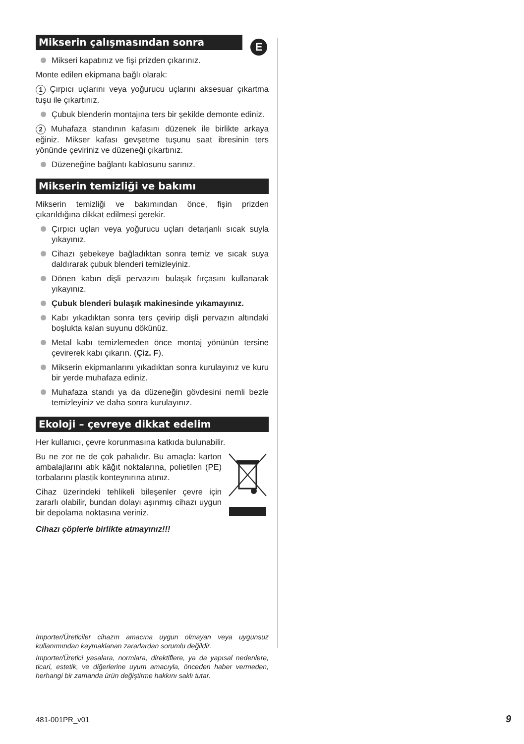E
Mikserin çalışmasından sonra
Mikseri kapatınız ve fişi prizden çıkarınız.
Monte edilen ekipmana bağlı olarak:
1 Çırpıcı uçlarını veya yoğurucu uçlarını aksesuar çıkartma tuşu ile çıkartınız.
Çubuk blenderin montajına ters bir şekilde demonte ediniz.
2 Muhafaza standının kafasını düzenek ile birlikte arkaya eğiniz. Mikser kafası gevşetme tuşunu saat ibresinin ters yönünde çeviriniz ve düzeneği çıkartınız.
Düzeneğine bağlantı kablosunu sarınız.
Mikserin temizliği ve bakımı
Mikserin temizliği ve bakımından önce, fişin prizden çıkarıldığına dikkat edilmesi gerekir.
Çırpıcı uçları veya yoğurucu uçları detarjanlı sıcak suyla yıkayınız.
Cihazı şebekeye bağladıktan sonra temiz ve sıcak suya daldırarak çubuk blenderi temizleyiniz.
Dönen kabın dişli pervazını bulaşık fırçasını kullanarak yıkayınız.
Çubuk blenderi bulaşık makinesinde yıkamayınız.
Kabı yıkadıktan sonra ters çevirip dişli pervazın altındaki boşlukta kalan suyunu dökünüz.
Metal kabı temizlemeden önce montaj yönünün tersine çevirerek kabı çıkarın. (Çiz. F).
Mikserin ekipmanlarını yıkadıktan sonra kurulayınız ve kuru bir yerde muhafaza ediniz.
Muhafaza standı ya da düzeneğin gövdesini nemli bezle temizleyiniz ve daha sonra kurulayınız.
Ekoloji – çevreye dikkat edelim
Her kullanıcı, çevre korunmasına katkıda bulunabilir.
Bu ne zor ne de çok pahalıdır. Bu amaçla: karton ambalajlarını atık kâğıt noktalarına, polietilen (PE) torbalarını plastik konteynırına atınız.
Cihaz üzerindeki tehlikeli bileşenler çevre için zararlı olabilir, bundan dolayı aşınmış cihazı uygun bir depolama noktasına veriniz.
Cihazı çöplerle birlikte atmayınız!!!
Importer/Üreticiler cihazın amacına uygun olmayan veya uygunsuz kullanımından kaymaklanan zararlardan sorumlu değildir.
Importer/Üretici yasalara, normlara, direktiflere, ya da yapısal nedenlere, ticari, estetik, ve diğerlerine uyum amacıyla, önceden haber vermeden, herhangi bir zamanda ürün değiştirme hakkını saklı tutar.
481-001PR_v01 9